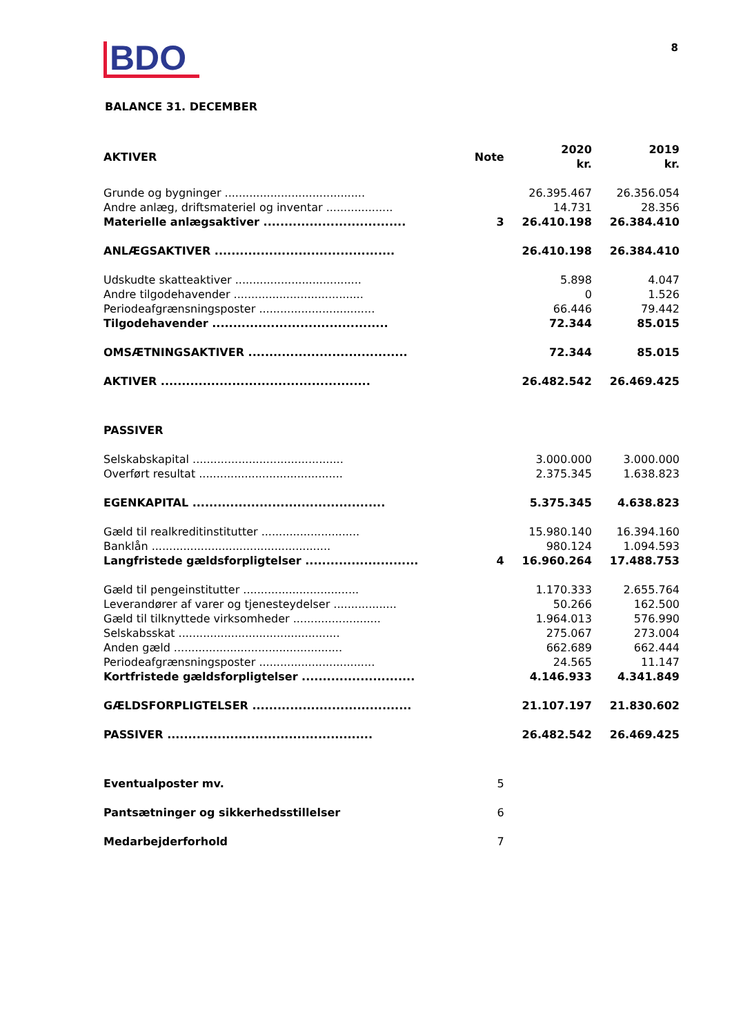BDO
8
BALANCE 31. DECEMBER
| AKTIVER | Note | 2020 kr. | 2019 kr. |
| --- | --- | --- | --- |
| Grunde og bygninger ........................................ | | 26.395.467 | 26.356.054 |
| Andre anlæg, driftsmateriel og inventar ................... | | 14.731 | 28.356 |
| Materielle anlægsaktiver .................................. | 3 | 26.410.198 | 26.384.410 |
| ANLÆGSAKTIVER ........................................... | | 26.410.198 | 26.384.410 |
| Udskudte skatteaktiver .................................... | | 5.898 | 4.047 |
| Andre tilgodehavender ..................................... | | 0 | 1.526 |
| Periodeafgrænsningsposter ................................. | | 66.446 | 79.442 |
| Tilgodehavender .......................................... | | 72.344 | 85.015 |
| OMSÆTNINGSAKTIVER ...................................... | | 72.344 | 85.015 |
| AKTIVER .................................................. | | 26.482.542 | 26.469.425 |
| PASSIVER | | | |
| Selskabskapital ........................................... | | 3.000.000 | 3.000.000 |
| Overført resultat ......................................... | | 2.375.345 | 1.638.823 |
| EGENKAPITAL .............................................. | | 5.375.345 | 4.638.823 |
| Gæld til realkreditinstitutter ............................ | | 15.980.140 | 16.394.160 |
| Banklån ................................................... | | 980.124 | 1.094.593 |
| Langfristede gældsforpligtelser ........................... | 4 | 16.960.264 | 17.488.753 |
| Gæld til pengeinstitutter ................................. | | 1.170.333 | 2.655.764 |
| Leverandører af varer og tjenesteydelser .................. | | 50.266 | 162.500 |
| Gæld til tilknyttede virksomheder ......................... | | 1.964.013 | 576.990 |
| Selskabsskat .............................................. | | 275.067 | 273.004 |
| Anden gæld ................................................ | | 662.689 | 662.444 |
| Periodeafgrænsningsposter ................................. | | 24.565 | 11.147 |
| Kortfristede gældsforpligtelser ........................... | | 4.146.933 | 4.341.849 |
| GÆLDSFORPLIGTELSER ...................................... | | 21.107.197 | 21.830.602 |
| PASSIVER ................................................. | | 26.482.542 | 26.469.425 |
| Eventualposter mv. | 5 | | |
| Pantsætninger og sikkerhedsstillelser | 6 | | |
| Medarbejderforhold | 7 | | |